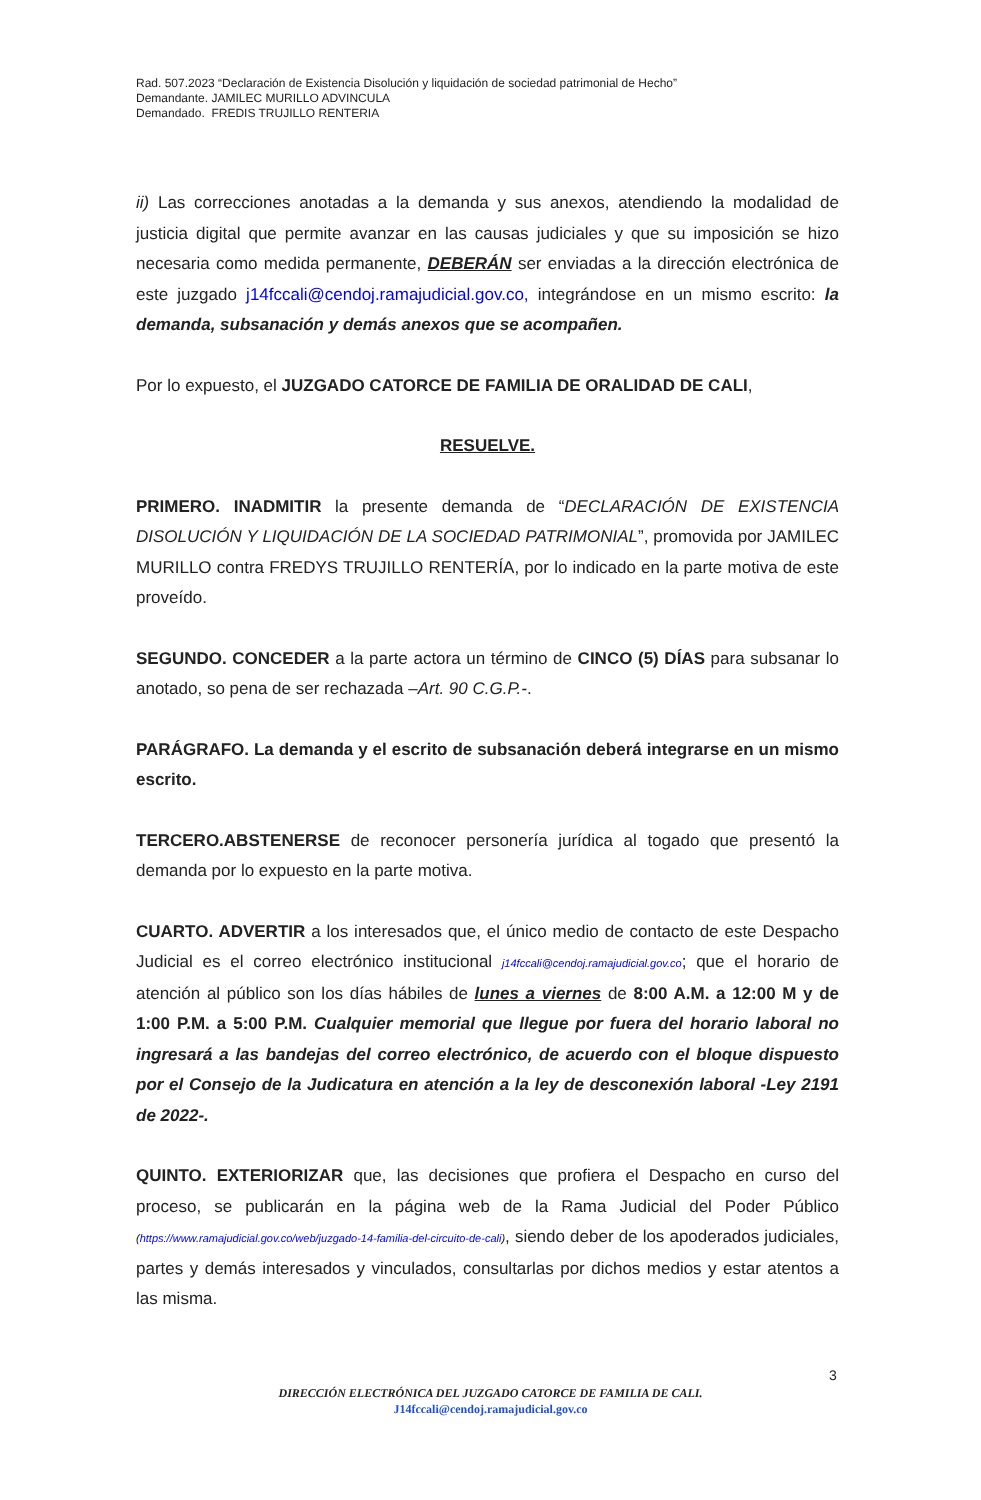Rad. 507.2023 “Declaración de Existencia Disolución y liquidación de sociedad patrimonial de Hecho”
Demandante. JAMILEC MURILLO ADVINCULA
Demandado. FREDIS TRUJILLO RENTERIA
ii) Las correcciones anotadas a la demanda y sus anexos, atendiendo la modalidad de justicia digital que permite avanzar en las causas judiciales y que su imposición se hizo necesaria como medida permanente, DEBERÁN ser enviadas a la dirección electrónica de este juzgado j14fccali@cendoj.ramajudicial.gov.co, integrándose en un mismo escrito: la demanda, subsanación y demás anexos que se acompañen.
Por lo expuesto, el JUZGADO CATORCE DE FAMILIA DE ORALIDAD DE CALI,
RESUELVE.
PRIMERO. INADMITIR la presente demanda de “DECLARACIÓN DE EXISTENCIA DISOLUCIÓN Y LIQUIDACIÓN DE LA SOCIEDAD PATRIMONIAL”, promovida por JAMILEC MURILLO contra FREDYS TRUJILLO RENTERÍA, por lo indicado en la parte motiva de este proveído.
SEGUNDO. CONCEDER a la parte actora un término de CINCO (5) DÍAS para subsanar lo anotado, so pena de ser rechazada –Art. 90 C.G.P.-.
PARÁGRAFO. La demanda y el escrito de subsanación deberá integrarse en un mismo escrito.
TERCERO.ABSTENERSE de reconocer personería jurídica al togado que presentó la demanda por lo expuesto en la parte motiva.
CUARTO. ADVERTIR a los interesados que, el único medio de contacto de este Despacho Judicial es el correo electrónico institucional j14fccali@cendoj.ramajudicial.gov.co; que el horario de atención al público son los días hábiles de lunes a viernes de 8:00 A.M. a 12:00 M y de 1:00 P.M. a 5:00 P.M. Cualquier memorial que llegue por fuera del horario laboral no ingresará a las bandejas del correo electrónico, de acuerdo con el bloque dispuesto por el Consejo de la Judicatura en atención a la ley de desconexión laboral -Ley 2191 de 2022-.
QUINTO. EXTERIORIZAR que, las decisiones que profiera el Despacho en curso del proceso, se publicarán en la página web de la Rama Judicial del Poder Público (https://www.ramajudicial.gov.co/web/juzgado-14-familia-del-circuito-de-cali), siendo deber de los apoderados judiciales, partes y demás interesados y vinculados, consultarlas por dichos medios y estar atentos a las misma.
3
DIRECCIÓN ELECTRÓNICA DEL JUZGADO CATORCE DE FAMILIA DE CALI.
J14fccali@cendoj.ramajudicial.gov.co